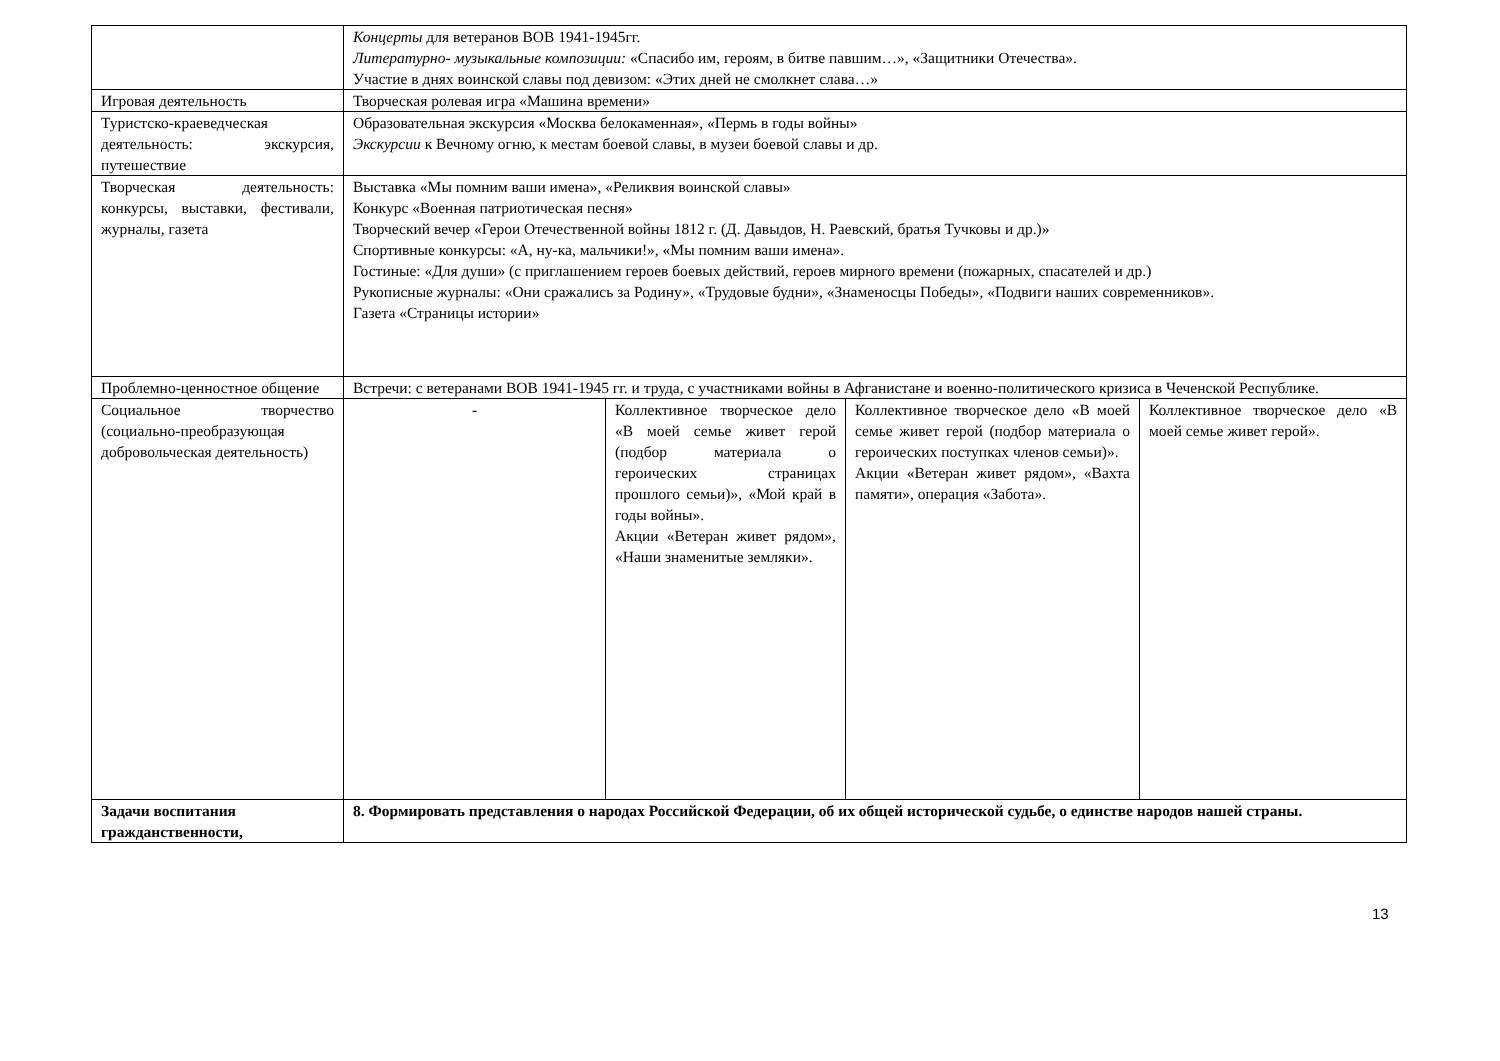| | Концерты для ветеранов ВОВ 1941-1945гг. Литературно- музыкальные композиции: «Спасибо им, героям, в битве павшим…», «Защитники Отечества». Участие в днях воинской славы под девизом: «Этих дней не смолкнет слава…» | | | |
| Игровая деятельность | Творческая ролевая игра «Машина времени» | | | |
| Туристско-краеведческая деятельность: экскурсия, путешествие | Образовательная экскурсия «Москва белокаменная», «Пермь в годы войны» Экскурсии к Вечному огню, к местам боевой славы, в музеи боевой славы и др. | | | |
| Творческая деятельность: конкурсы, выставки, фестивали, журналы, газета | Выставка «Мы помним ваши имена», «Реликвия воинской славы» Конкурс «Военная патриотическая песня» Творческий вечер «Герои Отечественной войны 1812 г. (Д. Давыдов, Н. Раевский, братья Тучковы и др.)» Спортивные конкурсы: «А, ну-ка, мальчики!», «Мы помним ваши имена». Гостиные: «Для души» (с приглашением героев боевых действий, героев мирного времени (пожарных, спасателей и др.) Рукописные журналы: «Они сражались за Родину», «Трудовые будни», «Знаменосцы Победы», «Подвиги наших современников». Газета «Страницы истории» | | | |
| Проблемно-ценностное общение | Встречи: с ветеранами ВОВ 1941-1945 гг. и труда, с участниками войны в Афганистане и военно-политического кризиса в Чеченской Республике. | | | |
| Социальное творчество (социально-преобразующая добровольческая деятельность) | - | Коллективное творческое дело «В моей семье живет герой (подбор материала о героических страницах прошлого семьи)», «Мой край в годы войны». Акции «Ветеран живет рядом», «Наши знаменитые земляки». | Коллективное творческое дело «В моей семье живет герой (подбор материала о героических поступках членов семьи)». Акции «Ветеран живет рядом», «Вахта памяти», операция «Забота». | Коллективное творческое дело «В моей семье живет герой». |
| Задачи воспитания гражданственности, | 8. Формировать представления о народах Российской Федерации, об их общей исторической судьбе, о единстве народов нашей страны. | | | |
13